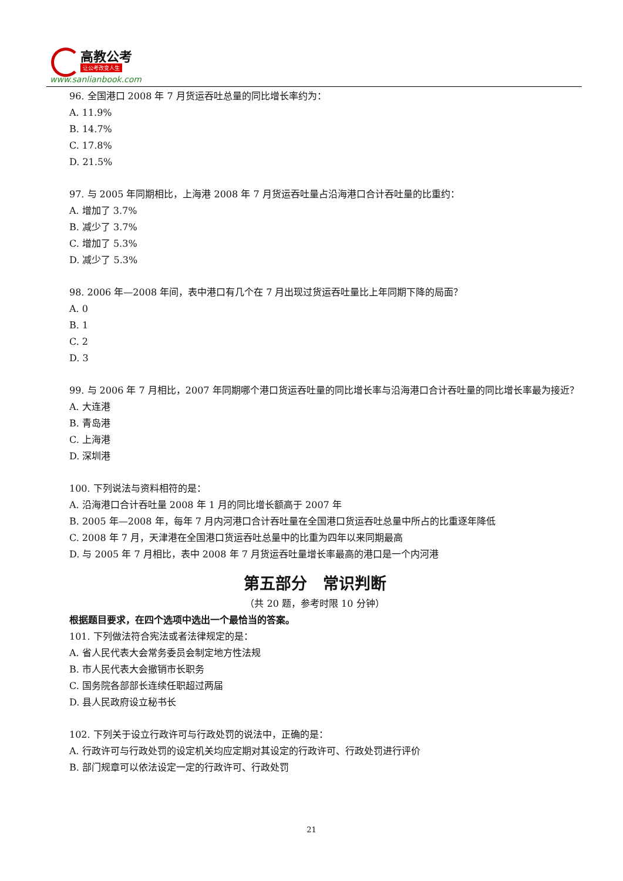高教公考
让公考改变人生
www.sanlianbook.com
96. 全国港口 2008 年 7 月货运吞吐总量的同比增长率约为：
A. 11.9%
B. 14.7%
C. 17.8%
D. 21.5%
97. 与 2005 年同期相比，上海港 2008 年 7 月货运吞吐量占沿海港口合计吞吐量的比重约：
A. 增加了 3.7%
B. 减少了 3.7%
C. 增加了 5.3%
D. 减少了 5.3%
98. 2006 年—2008 年间，表中港口有几个在 7 月出现过货运吞吐量比上年同期下降的局面？
A. 0
B. 1
C. 2
D. 3
99. 与 2006 年 7 月相比，2007 年同期哪个港口货运吞吐量的同比增长率与沿海港口合计吞吐量的同比增长率最为接近？
A. 大连港
B. 青岛港
C. 上海港
D. 深圳港
100. 下列说法与资料相符的是：
A. 沿海港口合计吞吐量 2008 年 1 月的同比增长额高于 2007 年
B. 2005 年—2008 年，每年 7 月内河港口合计吞吐量在全国港口货运吞吐总量中所占的比重逐年降低
C. 2008 年 7 月，天津港在全国港口货运吞吐总量中的比重为四年以来同期最高
D. 与 2005 年 7 月相比，表中 2008 年 7 月货运吞吐量增长率最高的港口是一个内河港
第五部分　常识判断
（共 20 题，参考时限 10 分钟）
根据题目要求，在四个选项中选出一个最恰当的答案。
101. 下列做法符合宪法或者法律规定的是：
A. 省人民代表大会常务委员会制定地方性法规
B. 市人民代表大会撤销市长职务
C. 国务院各部部长连续任职超过两届
D. 县人民政府设立秘书长
102. 下列关于设立行政许可与行政处罚的说法中，正确的是：
A. 行政许可与行政处罚的设定机关均应定期对其设定的行政许可、行政处罚进行评价
B. 部门规章可以依法设定一定的行政许可、行政处罚
21